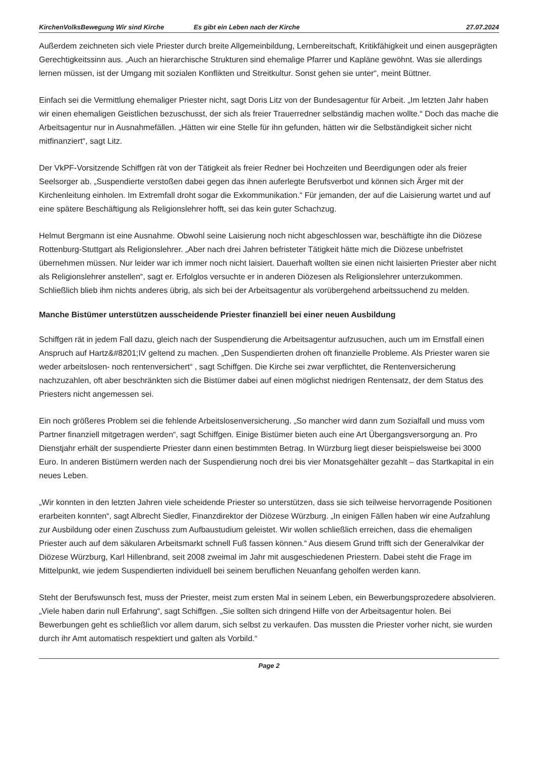KirchenVolksBewegung Wir sind Kirche Es gibt ein Leben nach der Kirche 27.07.2024
Außerdem zeichneten sich viele Priester durch breite Allgemeinbildung, Lernbereitschaft, Kritikfähigkeit und einen ausgeprägten Gerechtigkeitssinn aus. „Auch an hierarchische Strukturen sind ehemalige Pfarrer und Kapläne gewöhnt. Was sie allerdings lernen müssen, ist der Umgang mit sozialen Konflikten und Streitkultur. Sonst gehen sie unter“, meint Büttner.
Einfach sei die Vermittlung ehemaliger Priester nicht, sagt Doris Litz von der Bundesagentur für Arbeit. „Im letzten Jahr haben wir einen ehemaligen Geistlichen bezuschusst, der sich als freier Trauerredner selbständig machen wollte.“ Doch das mache die Arbeitsagentur nur in Ausnahmefällen. „Hätten wir eine Stelle für ihn gefunden, hätten wir die Selbständigkeit sicher nicht mitfinanziert“, sagt Litz.
Der VkPF-Vorsitzende Schiffgen rät von der Tätigkeit als freier Redner bei Hochzeiten und Beerdigungen oder als freier Seelsorger ab. „Suspendierte verstoßen dabei gegen das ihnen auferlegte Berufsverbot und können sich Ärger mit der Kirchenleitung einholen. Im Extremfall droht sogar die Exkommunikation.“ Für jemanden, der auf die Laisierung wartet und auf eine spätere Beschäftigung als Religionslehrer hofft, sei das kein guter Schachzug.
Helmut Bergmann ist eine Ausnahme. Obwohl seine Laisierung noch nicht abgeschlossen war, beschäftigte ihn die Diözese Rottenburg-Stuttgart als Religionslehrer. „Aber nach drei Jahren befristeter Tätigkeit hätte mich die Diözese unbefristet übernehmen müssen. Nur leider war ich immer noch nicht laisiert. Dauerhaft wollten sie einen nicht laisierten Priester aber nicht als Religionslehrer anstellen“, sagt er. Erfolglos versuchte er in anderen Diözesen als Religionslehrer unterzukommen. Schließlich blieb ihm nichts anderes übrig, als sich bei der Arbeitsagentur als vorübergehend arbeitssuchend zu melden.
Manche Bistümer unterstützen ausscheidende Priester finanziell bei einer neuen Ausbildung
Schiffgen rät in jedem Fall dazu, gleich nach der Suspendierung die Arbeitsagentur aufzusuchen, auch um im Ernstfall einen Anspruch auf Hartz&#8201;IV geltend zu machen. „Den Suspendierten drohen oft finanzielle Probleme. Als Priester waren sie weder arbeitslosen- noch rentenversichert“ , sagt Schiffgen. Die Kirche sei zwar verpflichtet, die Rentenversicherung nachzuzahlen, oft aber beschränkten sich die Bistümer dabei auf einen möglichst niedrigen Rentensatz, der dem Status des Priesters nicht angemessen sei.
Ein noch größeres Problem sei die fehlende Arbeitslosenversicherung. „So mancher wird dann zum Sozialfall und muss vom Partner finanziell mitgetragen werden“, sagt Schiffgen. Einige Bistümer bieten auch eine Art Übergangsversorgung an. Pro Dienstjahr erhält der suspendierte Priester dann einen bestimmten Betrag. In Würzburg liegt dieser beispielsweise bei 3000 Euro. In anderen Bistümern werden nach der Suspendierung noch drei bis vier Monatsgehälter gezahlt – das Startkapital in ein neues Leben.
„Wir konnten in den letzten Jahren viele scheidende Priester so unterstützen, dass sie sich teilweise hervorragende Positionen erarbeiten konnten“, sagt Albrecht Siedler, Finanzdirektor der Diözese Würzburg. „In einigen Fällen haben wir eine Aufzahlung zur Ausbildung oder einen Zuschuss zum Aufbaustudium geleistet. Wir wollen schließlich erreichen, dass die ehemaligen Priester auch auf dem säkularen Arbeitsmarkt schnell Fuß fassen können.“ Aus diesem Grund trifft sich der Generalvikar der Diözese Würzburg, Karl Hillenbrand, seit 2008 zweimal im Jahr mit ausgeschiedenen Priestern. Dabei steht die Frage im Mittelpunkt, wie jedem Suspendierten individuell bei seinem beruflichen Neuanfang geholfen werden kann.
Steht der Berufswunsch fest, muss der Priester, meist zum ersten Mal in seinem Leben, ein Bewerbungsprozedere absolvieren. „Viele haben darin null Erfahrung“, sagt Schiffgen. „Sie sollten sich dringend Hilfe von der Arbeitsagentur holen. Bei Bewerbungen geht es schließlich vor allem darum, sich selbst zu verkaufen. Das mussten die Priester vorher nicht, sie wurden durch ihr Amt automatisch respektiert und galten als Vorbild.“
Page 2